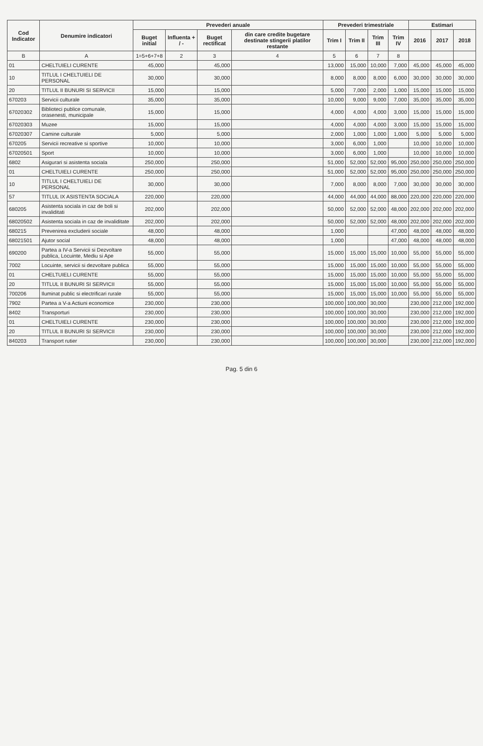| Cod Indicator | Denumire indicatori | Prevederi anuale | | | | Prevederi trimestriale | | | | Estimari | | |
| --- | --- | --- | --- | --- | --- | --- | --- | --- | --- | --- | --- | --- |
| | | Buget initial | Influenta + / - | Buget rectificat | din care credite bugetare destinate stingerii platilor restante | Trim I | Trim II | Trim III | Trim IV | 2016 | 2017 | 2018 |
| B | A | 1=5+6+7+8 | 2 | 3 | 4 | 5 | 6 | 7 | 8 | | | |
| 01 | CHELTUIELI CURENTE | 45,000 | | 45,000 | | 13,000 | 15,000 | 10,000 | 7,000 | 45,000 | 45,000 | 45,000 |
| 10 | TITLUL I CHELTUIELI DE PERSONAL | 30,000 | | 30,000 | | 8,000 | 8,000 | 8,000 | 6,000 | 30,000 | 30,000 | 30,000 |
| 20 | TITLUL II BUNURI SI SERVICII | 15,000 | | 15,000 | | 5,000 | 7,000 | 2,000 | 1,000 | 15,000 | 15,000 | 15,000 |
| 670203 | Servicii culturale | 35,000 | | 35,000 | | 10,000 | 9,000 | 9,000 | 7,000 | 35,000 | 35,000 | 35,000 |
| 67020302 | Biblioteci publice comunale, orasenesti, municipale | 15,000 | | 15,000 | | 4,000 | 4,000 | 4,000 | 3,000 | 15,000 | 15,000 | 15,000 |
| 67020303 | Muzee | 15,000 | | 15,000 | | 4,000 | 4,000 | 4,000 | 3,000 | 15,000 | 15,000 | 15,000 |
| 67020307 | Camine culturale | 5,000 | | 5,000 | | 2,000 | 1,000 | 1,000 | 1,000 | 5,000 | 5,000 | 5,000 |
| 670205 | Servicii recreative si sportive | 10,000 | | 10,000 | | 3,000 | 6,000 | 1,000 | | 10,000 | 10,000 | 10,000 |
| 67020501 | Sport | 10,000 | | 10,000 | | 3,000 | 6,000 | 1,000 | | 10,000 | 10,000 | 10,000 |
| 6802 | Asigurari si asistenta sociala | 250,000 | | 250,000 | | 51,000 | 52,000 | 52,000 | 95,000 | 250,000 | 250,000 | 250,000 |
| 01 | CHELTUIELI CURENTE | 250,000 | | 250,000 | | 51,000 | 52,000 | 52,000 | 95,000 | 250,000 | 250,000 | 250,000 |
| 10 | TITLUL I CHELTUIELI DE PERSONAL | 30,000 | | 30,000 | | 7,000 | 8,000 | 8,000 | 7,000 | 30,000 | 30,000 | 30,000 |
| 57 | TITLUL IX ASISTENTA SOCIALA | 220,000 | | 220,000 | | 44,000 | 44,000 | 44,000 | 88,000 | 220,000 | 220,000 | 220,000 |
| 680205 | Asistenta sociala in caz de boli si invaliditati | 202,000 | | 202,000 | | 50,000 | 52,000 | 52,000 | 48,000 | 202,000 | 202,000 | 202,000 |
| 68020502 | Asistenta sociala in caz de invaliditate | 202,000 | | 202,000 | | 50,000 | 52,000 | 52,000 | 48,000 | 202,000 | 202,000 | 202,000 |
| 680215 | Prevenirea excluderii sociale | 48,000 | | 48,000 | | 1,000 | | | 47,000 | 48,000 | 48,000 | 48,000 |
| 68021501 | Ajutor social | 48,000 | | 48,000 | | 1,000 | | | 47,000 | 48,000 | 48,000 | 48,000 |
| 690200 | Partea a IV-a Servicii si Dezvoltare publica, Locuinte, Mediu si Ape | 55,000 | | 55,000 | | 15,000 | 15,000 | 15,000 | 10,000 | 55,000 | 55,000 | 55,000 |
| 7002 | Locuinte, servicii si dezvoltare publica | 55,000 | | 55,000 | | 15,000 | 15,000 | 15,000 | 10,000 | 55,000 | 55,000 | 55,000 |
| 01 | CHELTUIELI CURENTE | 55,000 | | 55,000 | | 15,000 | 15,000 | 15,000 | 10,000 | 55,000 | 55,000 | 55,000 |
| 20 | TITLUL II BUNURI SI SERVICII | 55,000 | | 55,000 | | 15,000 | 15,000 | 15,000 | 10,000 | 55,000 | 55,000 | 55,000 |
| 700206 | Iluminat public si electrificari rurale | 55,000 | | 55,000 | | 15,000 | 15,000 | 15,000 | 10,000 | 55,000 | 55,000 | 55,000 |
| 7902 | Partea a V-a Actiuni economice | 230,000 | | 230,000 | | 100,000 | 100,000 | 30,000 | | 230,000 | 212,000 | 192,000 |
| 8402 | Transporturi | 230,000 | | 230,000 | | 100,000 | 100,000 | 30,000 | | 230,000 | 212,000 | 192,000 |
| 01 | CHELTUIELI CURENTE | 230,000 | | 230,000 | | 100,000 | 100,000 | 30,000 | | 230,000 | 212,000 | 192,000 |
| 20 | TITLUL II BUNURI SI SERVICII | 230,000 | | 230,000 | | 100,000 | 100,000 | 30,000 | | 230,000 | 212,000 | 192,000 |
| 840203 | Transport rutier | 230,000 | | 230,000 | | 100,000 | 100,000 | 30,000 | | 230,000 | 212,000 | 192,000 |
Pag. 5 din 6